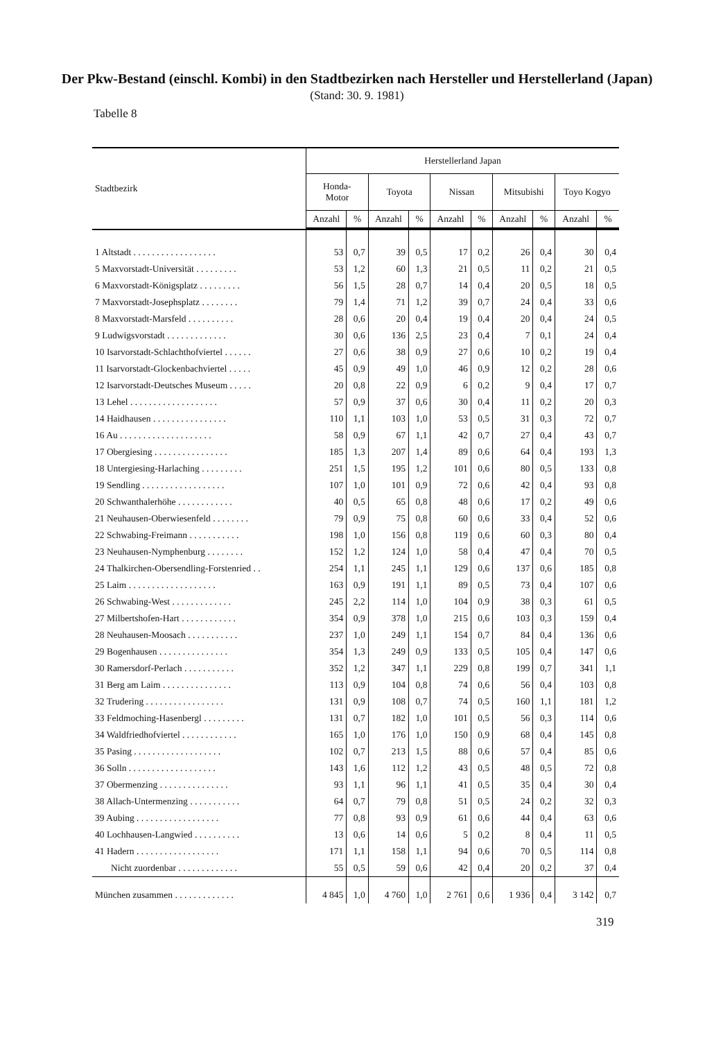Der Pkw-Bestand (einschl. Kombi) in den Stadtbezirken nach Hersteller und Herstellerland (Japan)
(Stand: 30. 9. 1981)
Tabelle 8
| Stadtbezirk | Herstellerland Japan | | | | | | | | | |
| --- | --- | --- | --- | --- | --- | --- | --- | --- | --- | --- |
| | Honda- Motor | | Toyota | | Nissan | | Mitsubishi | | Toyo Kogyo | |
| | Anzahl | % | Anzahl | % | Anzahl | % | Anzahl | % | Anzahl | % |
| 1 Altstadt . . . . . . . . . . . . . . . . . . | 53 | 0,7 | 39 | 0,5 | 17 | 0,2 | 26 | 0,4 | 30 | 0,4 |
| 5 Maxvorstadt-Universität . . . . . . . . . | 53 | 1,2 | 60 | 1,3 | 21 | 0,5 | 11 | 0,2 | 21 | 0,5 |
| 6 Maxvorstadt-Königsplatz . . . . . . . . . | 56 | 1,5 | 28 | 0,7 | 14 | 0,4 | 20 | 0,5 | 18 | 0,5 |
| 7 Maxvorstadt-Josephsplatz . . . . . . . . | 79 | 1,4 | 71 | 1,2 | 39 | 0,7 | 24 | 0,4 | 33 | 0,6 |
| 8 Maxvorstadt-Marsfeld . . . . . . . . . . | 28 | 0,6 | 20 | 0,4 | 19 | 0,4 | 20 | 0,4 | 24 | 0,5 |
| 9 Ludwigsvorstadt . . . . . . . . . . . . . | 30 | 0,6 | 136 | 2,5 | 23 | 0,4 | 7 | 0,1 | 24 | 0,4 |
| 10 Isarvorstadt-Schlachthofviertel . . . . . . | 27 | 0,6 | 38 | 0,9 | 27 | 0,6 | 10 | 0,2 | 19 | 0,4 |
| 11 Isarvorstadt-Glockenbachviertel . . . . . | 45 | 0,9 | 49 | 1,0 | 46 | 0,9 | 12 | 0,2 | 28 | 0,6 |
| 12 Isarvorstadt-Deutsches Museum . . . . . | 20 | 0,8 | 22 | 0,9 | 6 | 0,2 | 9 | 0,4 | 17 | 0,7 |
| 13 Lehel . . . . . . . . . . . . . . . . . . . | 57 | 0,9 | 37 | 0,6 | 30 | 0,4 | 11 | 0,2 | 20 | 0,3 |
| 14 Haidhausen . . . . . . . . . . . . . . . . | 110 | 1,1 | 103 | 1,0 | 53 | 0,5 | 31 | 0,3 | 72 | 0,7 |
| 16 Au . . . . . . . . . . . . . . . . . . . . | 58 | 0,9 | 67 | 1,1 | 42 | 0,7 | 27 | 0,4 | 43 | 0,7 |
| 17 Obergiesing . . . . . . . . . . . . . . . . | 185 | 1,3 | 207 | 1,4 | 89 | 0,6 | 64 | 0,4 | 193 | 1,3 |
| 18 Untergiesing-Harlaching . . . . . . . . . | 251 | 1,5 | 195 | 1,2 | 101 | 0,6 | 80 | 0,5 | 133 | 0,8 |
| 19 Sendling . . . . . . . . . . . . . . . . . . | 107 | 1,0 | 101 | 0,9 | 72 | 0,6 | 42 | 0,4 | 93 | 0,8 |
| 20 Schwanthalerhöhe . . . . . . . . . . . . | 40 | 0,5 | 65 | 0,8 | 48 | 0,6 | 17 | 0,2 | 49 | 0,6 |
| 21 Neuhausen-Oberwiesenfeld . . . . . . . . | 79 | 0,9 | 75 | 0,8 | 60 | 0,6 | 33 | 0,4 | 52 | 0,6 |
| 22 Schwabing-Freimann . . . . . . . . . . . | 198 | 1,0 | 156 | 0,8 | 119 | 0,6 | 60 | 0,3 | 80 | 0,4 |
| 23 Neuhausen-Nymphenburg . . . . . . . . | 152 | 1,2 | 124 | 1,0 | 58 | 0,4 | 47 | 0,4 | 70 | 0,5 |
| 24 Thalkirchen-Obersendling-Forstenried . . | 254 | 1,1 | 245 | 1,1 | 129 | 0,6 | 137 | 0,6 | 185 | 0,8 |
| 25 Laim . . . . . . . . . . . . . . . . . . . | 163 | 0,9 | 191 | 1,1 | 89 | 0,5 | 73 | 0,4 | 107 | 0,6 |
| 26 Schwabing-West . . . . . . . . . . . . . | 245 | 2,2 | 114 | 1,0 | 104 | 0,9 | 38 | 0,3 | 61 | 0,5 |
| 27 Milbertshofen-Hart . . . . . . . . . . . . | 354 | 0,9 | 378 | 1,0 | 215 | 0,6 | 103 | 0,3 | 159 | 0,4 |
| 28 Neuhausen-Moosach . . . . . . . . . . . | 237 | 1,0 | 249 | 1,1 | 154 | 0,7 | 84 | 0,4 | 136 | 0,6 |
| 29 Bogenhausen . . . . . . . . . . . . . . . | 354 | 1,3 | 249 | 0,9 | 133 | 0,5 | 105 | 0,4 | 147 | 0,6 |
| 30 Ramersdorf-Perlach . . . . . . . . . . . | 352 | 1,2 | 347 | 1,1 | 229 | 0,8 | 199 | 0,7 | 341 | 1,1 |
| 31 Berg am Laim . . . . . . . . . . . . . . . | 113 | 0,9 | 104 | 0,8 | 74 | 0,6 | 56 | 0,4 | 103 | 0,8 |
| 32 Trudering . . . . . . . . . . . . . . . . . | 131 | 0,9 | 108 | 0,7 | 74 | 0,5 | 160 | 1,1 | 181 | 1,2 |
| 33 Feldmoching-Hasenbergl . . . . . . . . . | 131 | 0,7 | 182 | 1,0 | 101 | 0,5 | 56 | 0,3 | 114 | 0,6 |
| 34 Waldfriedhofviertel . . . . . . . . . . . . | 165 | 1,0 | 176 | 1,0 | 150 | 0,9 | 68 | 0,4 | 145 | 0,8 |
| 35 Pasing . . . . . . . . . . . . . . . . . . . | 102 | 0,7 | 213 | 1,5 | 88 | 0,6 | 57 | 0,4 | 85 | 0,6 |
| 36 Solln . . . . . . . . . . . . . . . . . . . | 143 | 1,6 | 112 | 1,2 | 43 | 0,5 | 48 | 0,5 | 72 | 0,8 |
| 37 Obermenzing . . . . . . . . . . . . . . . | 93 | 1,1 | 96 | 1,1 | 41 | 0,5 | 35 | 0,4 | 30 | 0,4 |
| 38 Allach-Untermenzing . . . . . . . . . . . | 64 | 0,7 | 79 | 0,8 | 51 | 0,5 | 24 | 0,2 | 32 | 0,3 |
| 39 Aubing . . . . . . . . . . . . . . . . . . | 77 | 0,8 | 93 | 0,9 | 61 | 0,6 | 44 | 0,4 | 63 | 0,6 |
| 40 Lochhausen-Langwied . . . . . . . . . . | 13 | 0,6 | 14 | 0,6 | 5 | 0,2 | 8 | 0,4 | 11 | 0,5 |
| 41 Hadern . . . . . . . . . . . . . . . . . . | 171 | 1,1 | 158 | 1,1 | 94 | 0,6 | 70 | 0,5 | 114 | 0,8 |
| Nicht zuordenbar . . . . . . . . . . . . . | 55 | 0,5 | 59 | 0,6 | 42 | 0,4 | 20 | 0,2 | 37 | 0,4 |
| München zusammen . . . . . . . . . . . . . | 4 845 | 1,0 | 4 760 | 1,0 | 2 761 | 0,6 | 1 936 | 0,4 | 3 142 | 0,7 |
319